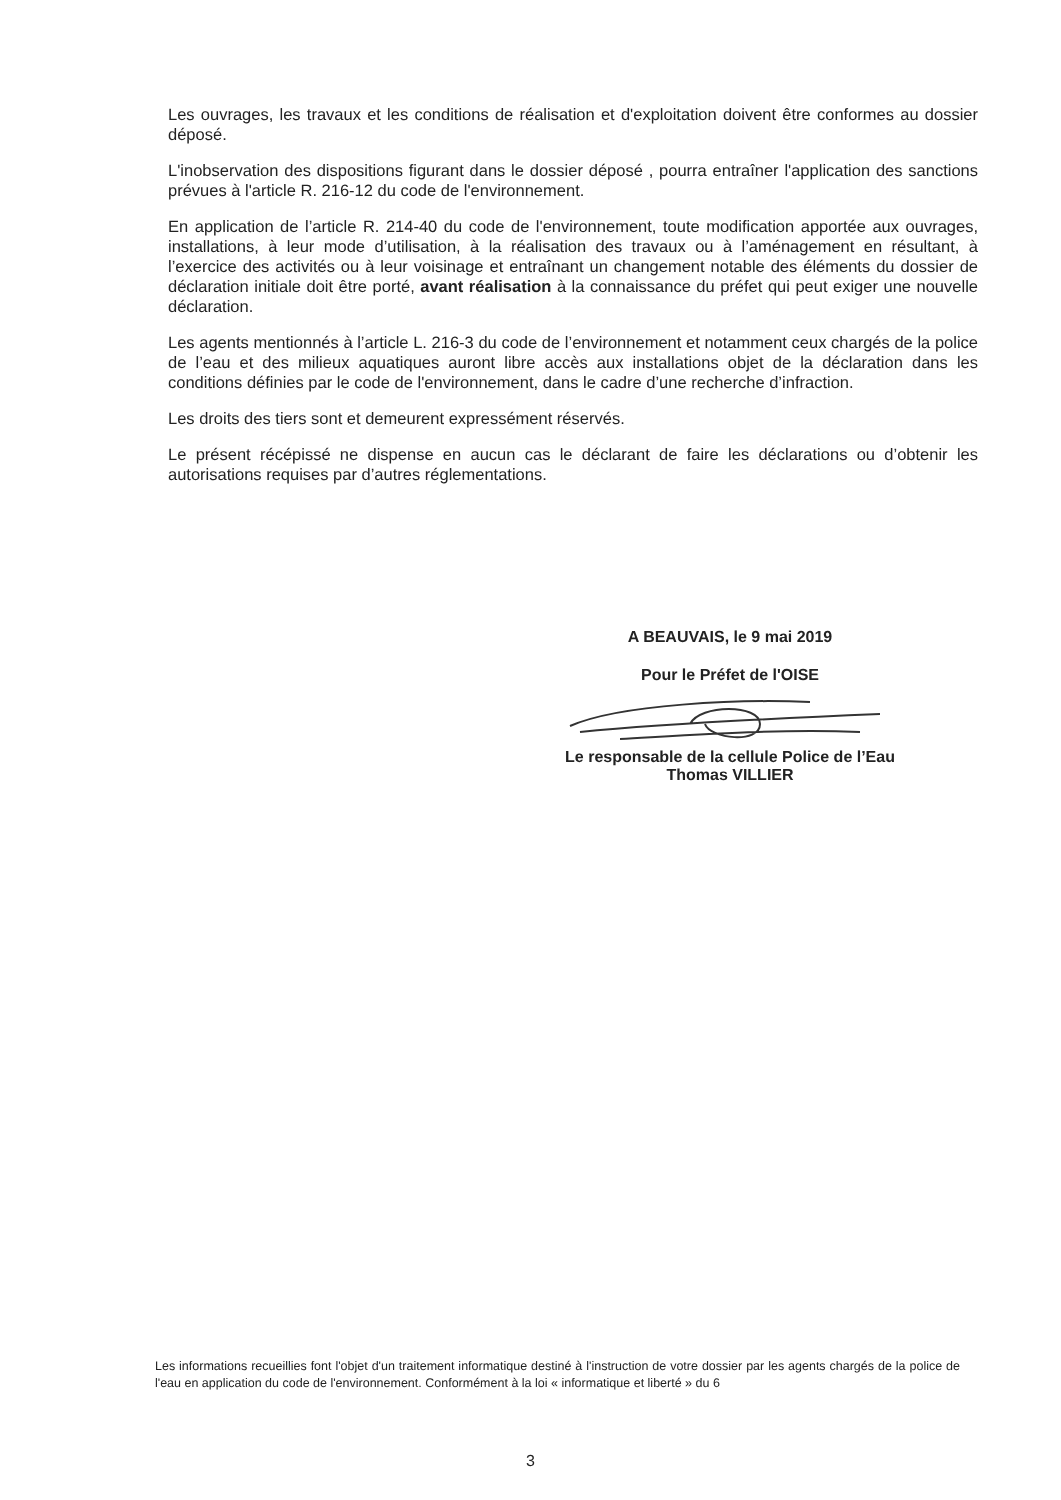Les ouvrages, les travaux et les conditions de réalisation et d'exploitation doivent être conformes au dossier déposé.
L'inobservation des dispositions figurant dans le dossier déposé , pourra entraîner l'application des sanctions prévues à l'article R. 216-12 du code de l'environnement.
En application de l’article R. 214-40 du code de l'environnement, toute modification apportée aux ouvrages, installations, à leur mode d’utilisation, à la réalisation des travaux ou à l’aménagement en résultant, à l’exercice des activités ou à leur voisinage et entraînant un changement notable des éléments du dossier de déclaration initiale doit être porté, avant réalisation à la connaissance du préfet qui peut exiger une nouvelle déclaration.
Les agents mentionnés à l’article L. 216-3 du code de l’environnement et notamment ceux chargés de la police de l’eau et des milieux aquatiques auront libre accès aux installations objet de la déclaration dans les conditions définies par le code de l'environnement, dans le cadre d’une recherche d’infraction.
Les droits des tiers sont et demeurent expressément réservés.
Le présent récépissé ne dispense en aucun cas le déclarant de faire les déclarations ou d’obtenir les autorisations requises par d’autres réglementations.
A BEAUVAIS, le 9 mai 2019
Pour le Préfet de l'OISE
Le responsable de la cellule Police de l’Eau
Thomas VILLIER
Les informations recueillies font l'objet d'un traitement informatique destiné à l'instruction de votre dossier par les agents chargés de la police de l'eau en application du code de l'environnement. Conformément à la loi « informatique et liberté » du 6
3